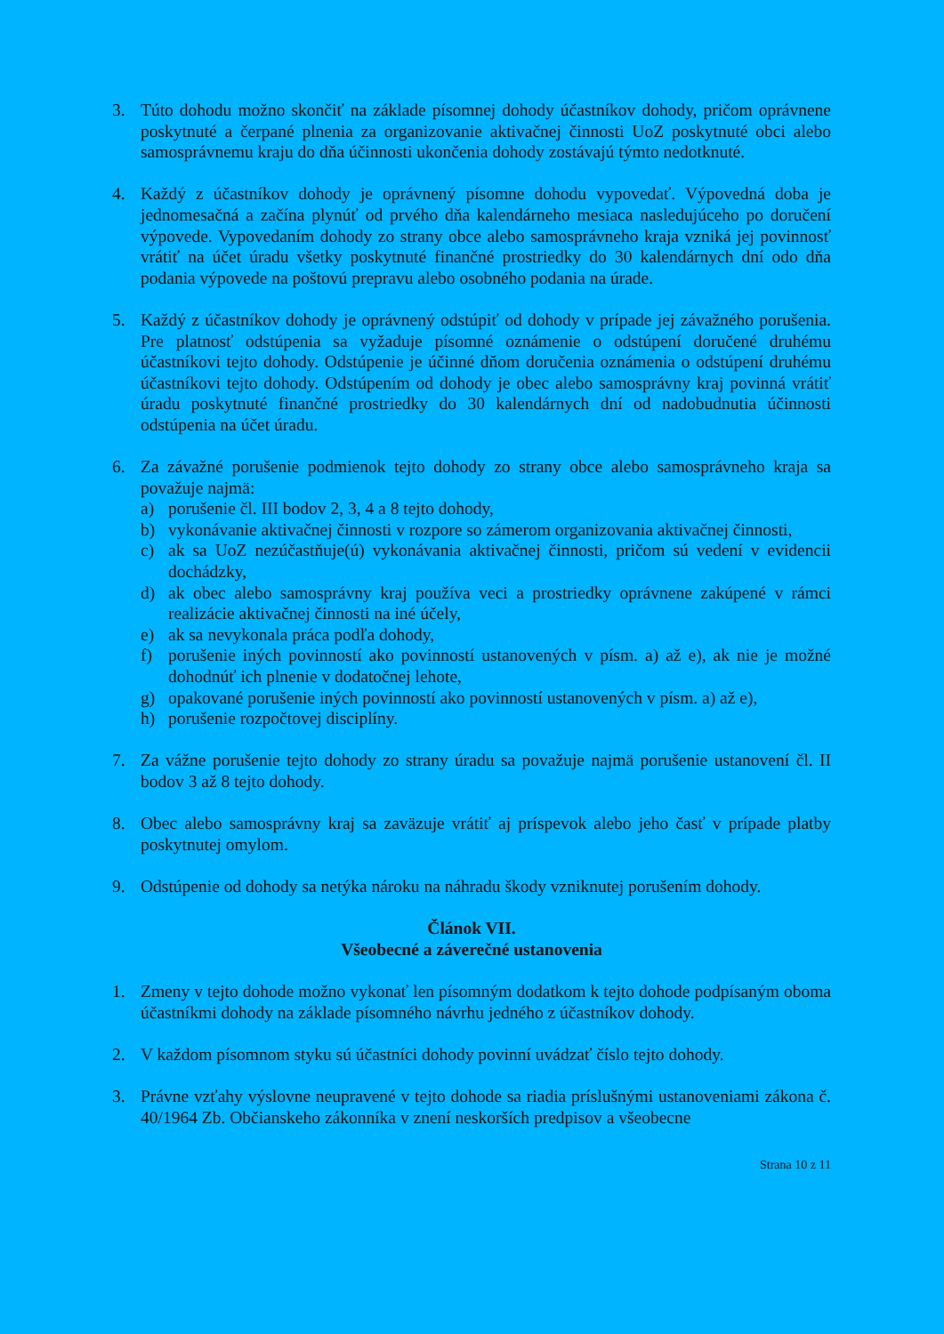3. Túto dohodu možno skončiť na základe písomnej dohody účastníkov dohody, pričom oprávnene poskytnuté a čerpané plnenia za organizovanie aktivačnej činnosti UoZ poskytnuté obci alebo samosprávnemu kraju do dňa účinnosti ukončenia dohody zostávajú týmto nedotknuté.
4. Každý z účastníkov dohody je oprávnený písomne dohodu vypovedať. Výpovedná doba je jednomesačná a začína plynúť od prvého dňa kalendárneho mesiaca nasledujúceho po doručení výpovede. Vypovedaním dohody zo strany obce alebo samosprávneho kraja vzniká jej povinnosť vrátiť na účet úradu všetky poskytnuté finančné prostriedky do 30 kalendárnych dní odo dňa podania výpovede na poštovú prepravu alebo osobného podania na úrade.
5. Každý z účastníkov dohody je oprávnený odstúpiť od dohody v prípade jej závažného porušenia. Pre platnosť odstúpenia sa vyžaduje písomné oznámenie o odstúpení doručené druhému účastníkovi tejto dohody. Odstúpenie je účinné dňom doručenia oznámenia o odstúpení druhému účastníkovi tejto dohody. Odstúpením od dohody je obec alebo samosprávny kraj povinná vrátiť úradu poskytnuté finančné prostriedky do 30 kalendárnych dní od nadobudnutia účinnosti odstúpenia na účet úradu.
6. Za závažné porušenie podmienok tejto dohody zo strany obce alebo samosprávneho kraja sa považuje najmä:
a) porušenie čl. III bodov 2, 3, 4 a 8 tejto dohody,
b) vykonávanie aktivačnej činnosti v rozpore so zámerom organizovania aktivačnej činnosti,
c) ak sa UoZ nezúčastňuje(ú) vykonávania aktivačnej činnosti, pričom sú vedení v evidencii dochádzky,
d) ak obec alebo samosprávny kraj používa veci a prostriedky oprávnene zakúpené v rámci realizácie aktivačnej činnosti na iné účely,
e) ak sa nevykonala práca podľa dohody,
f) porušenie iných povinností ako povinností ustanovených v písm. a) až e), ak nie je možné dohodnúť ich plnenie v dodatočnej lehote,
g) opakované porušenie iných povinností ako povinností ustanovených v písm. a) až e),
h) porušenie rozpočtovej disciplíny.
7. Za vážne porušenie tejto dohody zo strany úradu sa považuje najmä porušenie ustanovení čl. II bodov 3 až 8 tejto dohody.
8. Obec alebo samosprávny kraj sa zaväzuje vrátiť aj príspevok alebo jeho časť v prípade platby poskytnutej omylom.
9. Odstúpenie od dohody sa netýka nároku na náhradu škody vzniknutej porušením dohody.
Článok VII.
Všeobecné a záverečné ustanovenia
1. Zmeny v tejto dohode možno vykonať len písomným dodatkom k tejto dohode podpísaným oboma účastníkmi dohody na základe písomného návrhu jedného z účastníkov dohody.
2. V každom písomnom styku sú účastníci dohody povinní uvádzať číslo tejto dohody.
3. Právne vzťahy výslovne neupravené v tejto dohode sa riadia príslušnými ustanoveniami zákona č. 40/1964 Zb. Občianskeho zákonníka v znení neskorších predpisov a všeobecne
Strana 10 z 11